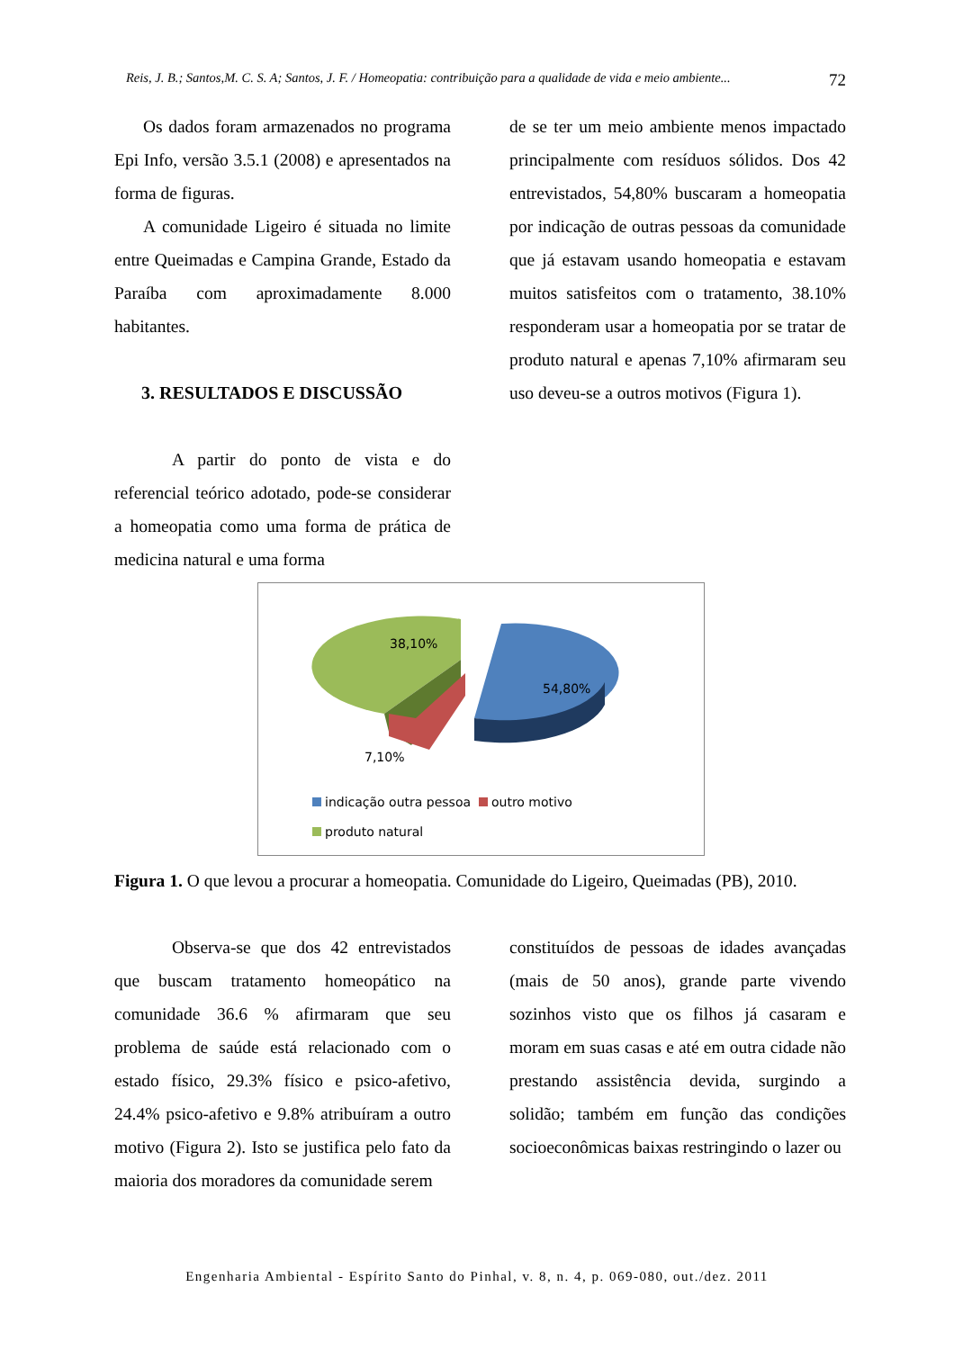Reis, J. B.; Santos,M. C. S. A; Santos, J. F. / Homeopatia: contribuição para a qualidade de vida e meio ambiente... 72
Os dados foram armazenados no programa Epi Info, versão 3.5.1 (2008) e apresentados na forma de figuras.
A comunidade Ligeiro é situada no limite entre Queimadas e Campina Grande, Estado da Paraíba com aproximadamente 8.000 habitantes.
3. RESULTADOS E DISCUSSÃO
A partir do ponto de vista e do referencial teórico adotado, pode-se considerar a homeopatia como uma forma de prática de medicina natural e uma forma
de se ter um meio ambiente menos impactado principalmente com resíduos sólidos. Dos 42 entrevistados, 54,80% buscaram a homeopatia por indicação de outras pessoas da comunidade que já estavam usando homeopatia e estavam muitos satisfeitos com o tratamento, 38.10% responderam usar a homeopatia por se tratar de produto natural e apenas 7,10% afirmaram seu uso deveu-se a outros motivos (Figura 1).
38,10%
54,80%
7,10%
indicação outra pessoa outro motivo
produto natural
Figura 1. O que levou a procurar a homeopatia. Comunidade do Ligeiro, Queimadas (PB), 2010.
Observa-se que dos 42 entrevistados que buscam tratamento homeopático na comunidade 36.6 % afirmaram que seu problema de saúde está relacionado com o estado físico, 29.3% físico e psico-afetivo, 24.4% psico-afetivo e 9.8% atribuíram a outro motivo (Figura 2). Isto se justifica pelo fato da maioria dos moradores da comunidade serem
constituídos de pessoas de idades avançadas (mais de 50 anos), grande parte vivendo sozinhos visto que os filhos já casaram e moram em suas casas e até em outra cidade não prestando assistência devida, surgindo a solidão; também em função das condições socioeconômicas baixas restringindo o lazer ou
Engenharia Ambiental - Espírito Santo do Pinhal, v. 8, n. 4, p. 069-080, out./dez. 2011